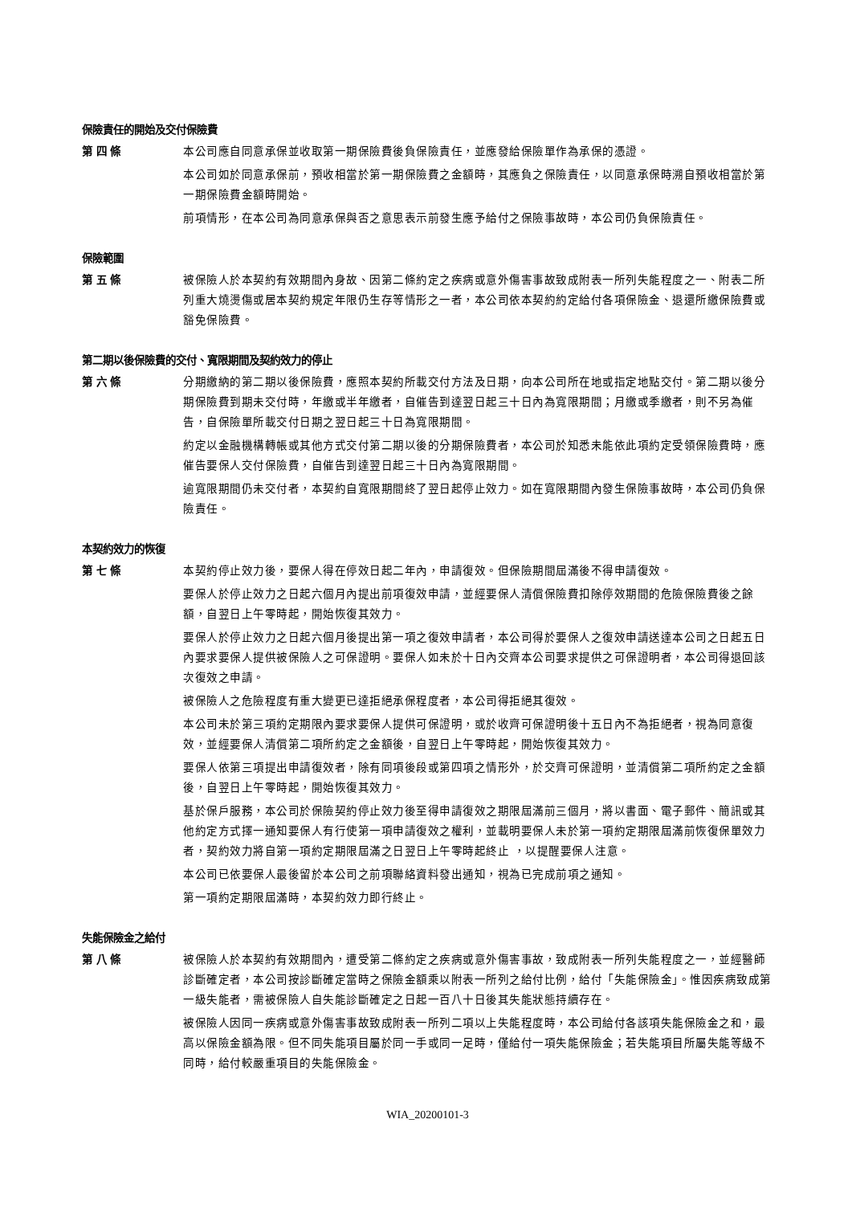保險責任的開始及交付保險費
第 四 條 本公司應自同意承保並收取第一期保險費後負保險責任，並應發給保險單作為承保的憑證。
本公司如於同意承保前，預收相當於第一期保險費之金額時，其應負之保險責任，以同意承保時溯自預收相當於第一期保險費金額時開始。
前項情形，在本公司為同意承保與否之意思表示前發生應予給付之保險事故時，本公司仍負保險責任。
保險範圍
第 五 條 被保險人於本契約有效期間內身故、因第二條約定之疾病或意外傷害事故致成附表一所列失能程度之一、附表二所列重大燒燙傷或居本契約規定年限仍生存等情形之一者，本公司依本契約約定給付各項保險金、退還所繳保險費或豁免保險費。
第二期以後保險費的交付、寬限期間及契約效力的停止
第 六 條 分期繳納的第二期以後保險費，應照本契約所載交付方法及日期，向本公司所在地或指定地點交付。第二期以後分期保險費到期未交付時，年繳或半年繳者，自催告到達翌日起三十日內為寬限期間；月繳或季繳者，則不另為催告，自保險單所載交付日期之翌日起三十日為寬限期間。
約定以金融機構轉帳或其他方式交付第二期以後的分期保險費者，本公司於知悉未能依此項約定受領保險費時，應催告要保人交付保險費，自催告到達翌日起三十日內為寬限期間。
逾寬限期間仍未交付者，本契約自寬限期間終了翌日起停止效力。如在寬限期間內發生保險事故時，本公司仍負保險責任。
本契約效力的恢復
第 七 條 本契約停止效力後，要保人得在停效日起二年內，申請復效。但保險期間屆滿後不得申請復效。
要保人於停止效力之日起六個月內提出前項復效申請，並經要保人清償保險費扣除停效期間的危險保險費後之餘額，自翌日上午零時起，開始恢復其效力。
要保人於停止效力之日起六個月後提出第一項之復效申請者，本公司得於要保人之復效申請送達本公司之日起五日內要求要保人提供被保險人之可保證明。要保人如未於十日內交齊本公司要求提供之可保證明者，本公司得退回該次復效之申請。
被保險人之危險程度有重大變更已達拒絕承保程度者，本公司得拒絕其復效。
本公司未於第三項約定期限內要求要保人提供可保證明，或於收齊可保證明後十五日內不為拒絕者，視為同意復效，並經要保人清償第二項所約定之金額後，自翌日上午零時起，開始恢復其效力。
要保人依第三項提出申請復效者，除有同項後段或第四項之情形外，於交齊可保證明，並清償第二項所約定之金額後，自翌日上午零時起，開始恢復其效力。
基於保戶服務，本公司於保險契約停止效力後至得申請復效之期限屆滿前三個月，將以書面、電子郵件、簡訊或其他約定方式擇一通知要保人有行使第一項申請復效之權利，並載明要保人未於第一項約定期限屆滿前恢復保單效力者，契約效力將自第一項約定期限屆滿之日翌日上午零時起終止 ，以提醒要保人注意。
本公司已依要保人最後留於本公司之前項聯絡資料發出通知，視為已完成前項之通知。
第一項約定期限屆滿時，本契約效力即行終止。
失能保險金之給付
第 八 條 被保險人於本契約有效期間內，遭受第二條約定之疾病或意外傷害事故，致成附表一所列失能程度之一，並經醫師診斷確定者，本公司按診斷確定當時之保險金額乘以附表一所列之給付比例，給付「失能保險金」。惟因疾病致成第一級失能者，需被保險人自失能診斷確定之日起一百八十日後其失能狀態持續存在。
被保險人因同一疾病或意外傷害事故致成附表一所列二項以上失能程度時，本公司給付各該項失能保險金之和，最高以保險金額為限。但不同失能項目屬於同一手或同一足時，僅給付一項失能保險金；若失能項目所屬失能等級不同時，給付較嚴重項目的失能保險金。
WIA_20200101-3